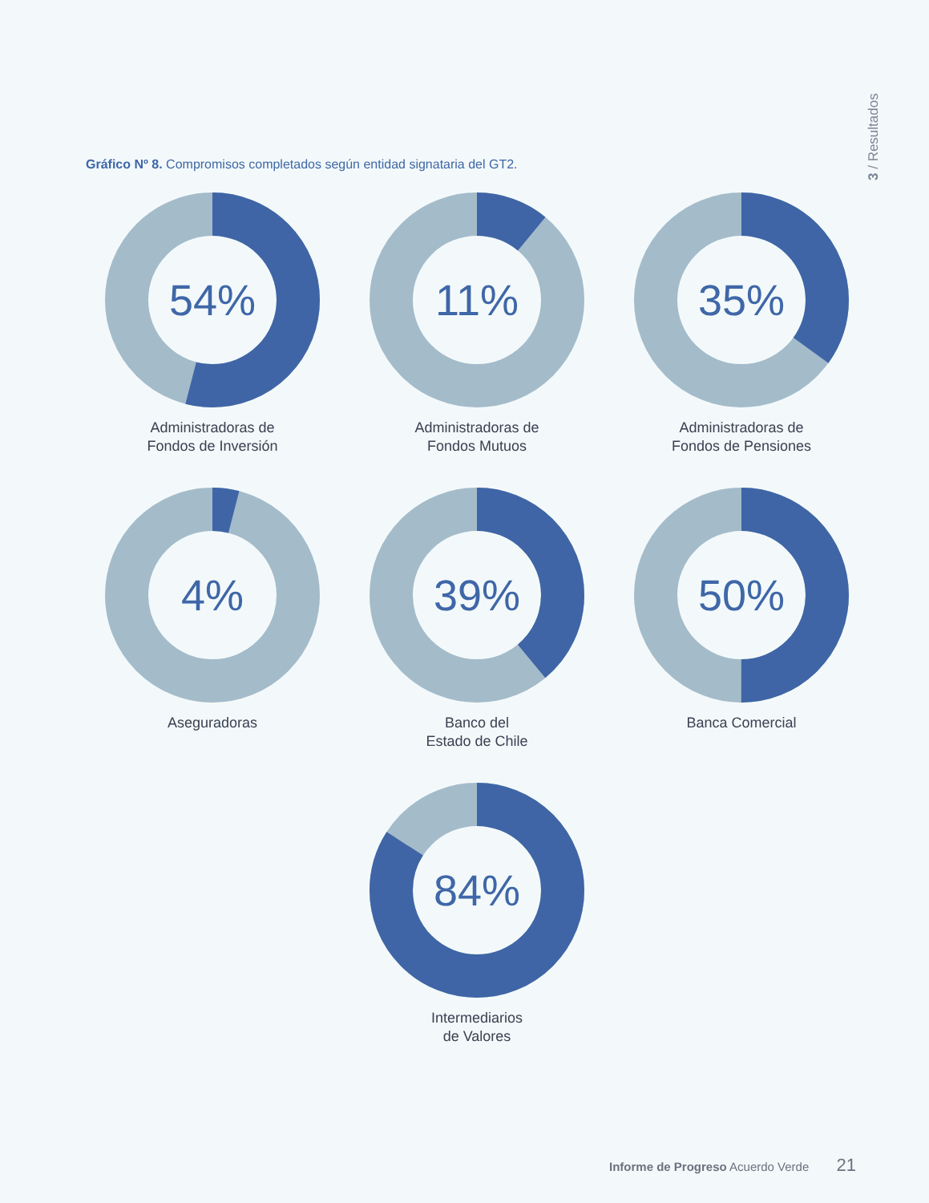3 / Resultados
Gráfico Nº 8. Compromisos completados según entidad signataria del GT2.
54%
Administradoras de
Fondos de Inversión
11%
Administradoras de
Fondos Mutuos
35%
Administradoras de
Fondos de Pensiones
4%
Aseguradoras
39%
Banco del
Estado de Chile
50%
Banca Comercial
84%
Intermediarios
de Valores
Informe de Progreso Acuerdo Verde 21